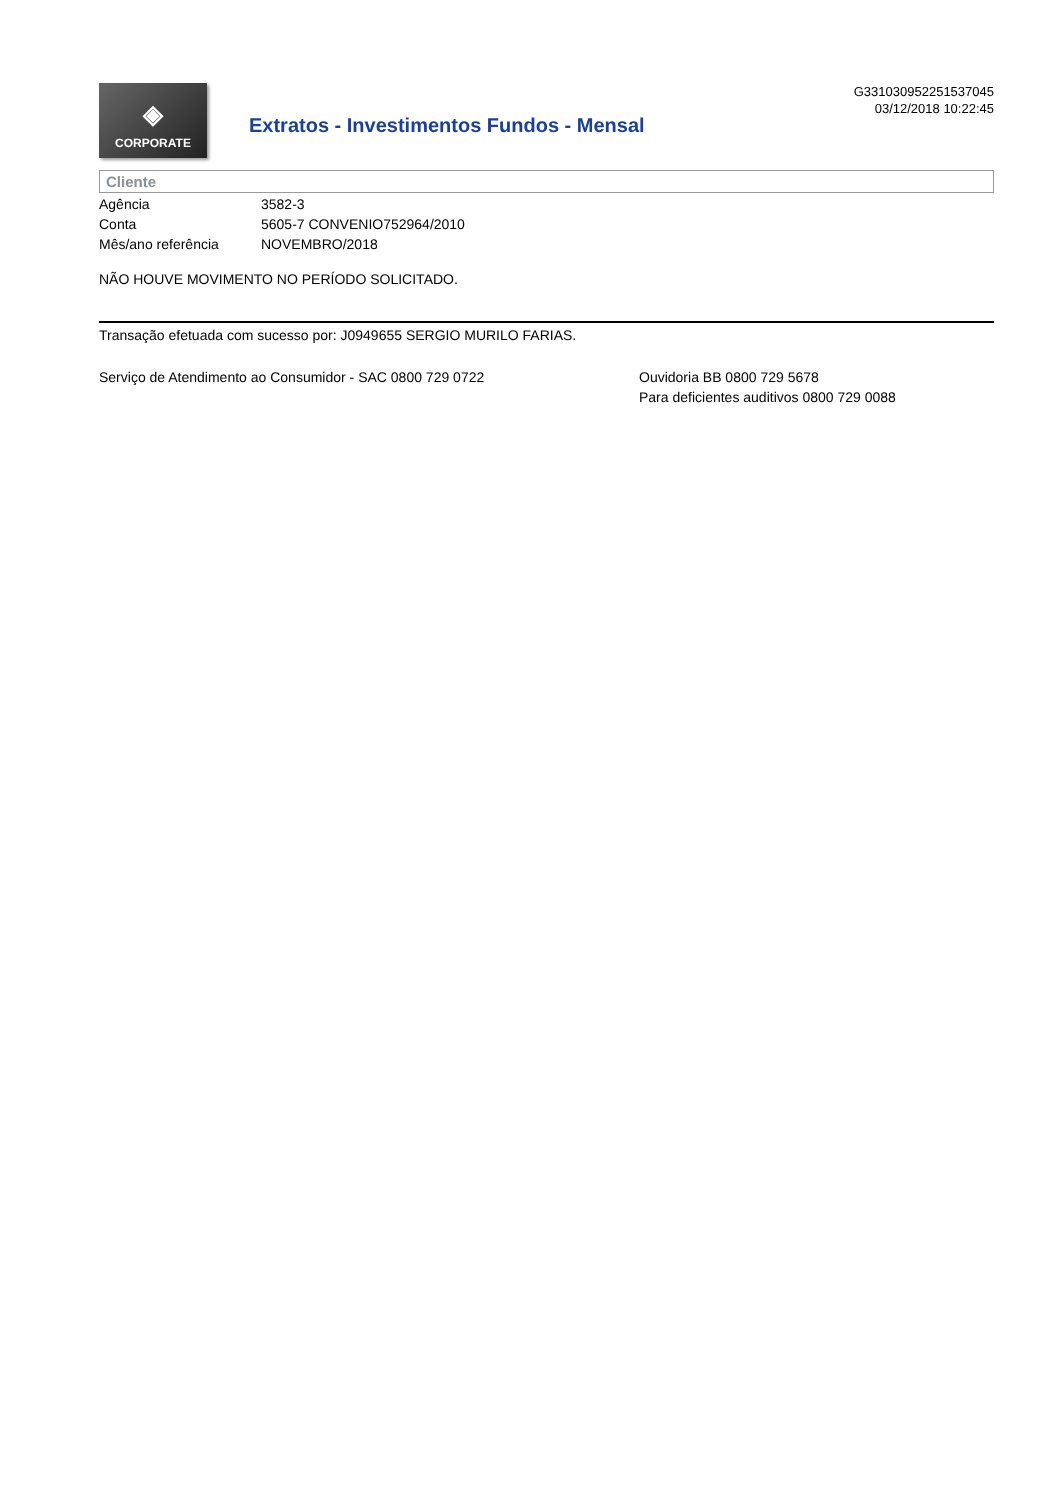◈
CORPORATE
Extratos - Investimentos Fundos - Mensal
G331030952251537045
03/12/2018 10:22:45
Cliente
| Agência | 3582-3 |
| Conta | 5605-7 CONVENIO752964/2010 |
| Mês/ano referência | NOVEMBRO/2018 |
NÃO HOUVE MOVIMENTO NO PERÍODO SOLICITADO.
Transação efetuada com sucesso por: J0949655 SERGIO MURILO FARIAS.
Serviço de Atendimento ao Consumidor - SAC 0800 729 0722 Ouvidoria BB 0800 729 5678
Para deficientes auditivos 0800 729 0088